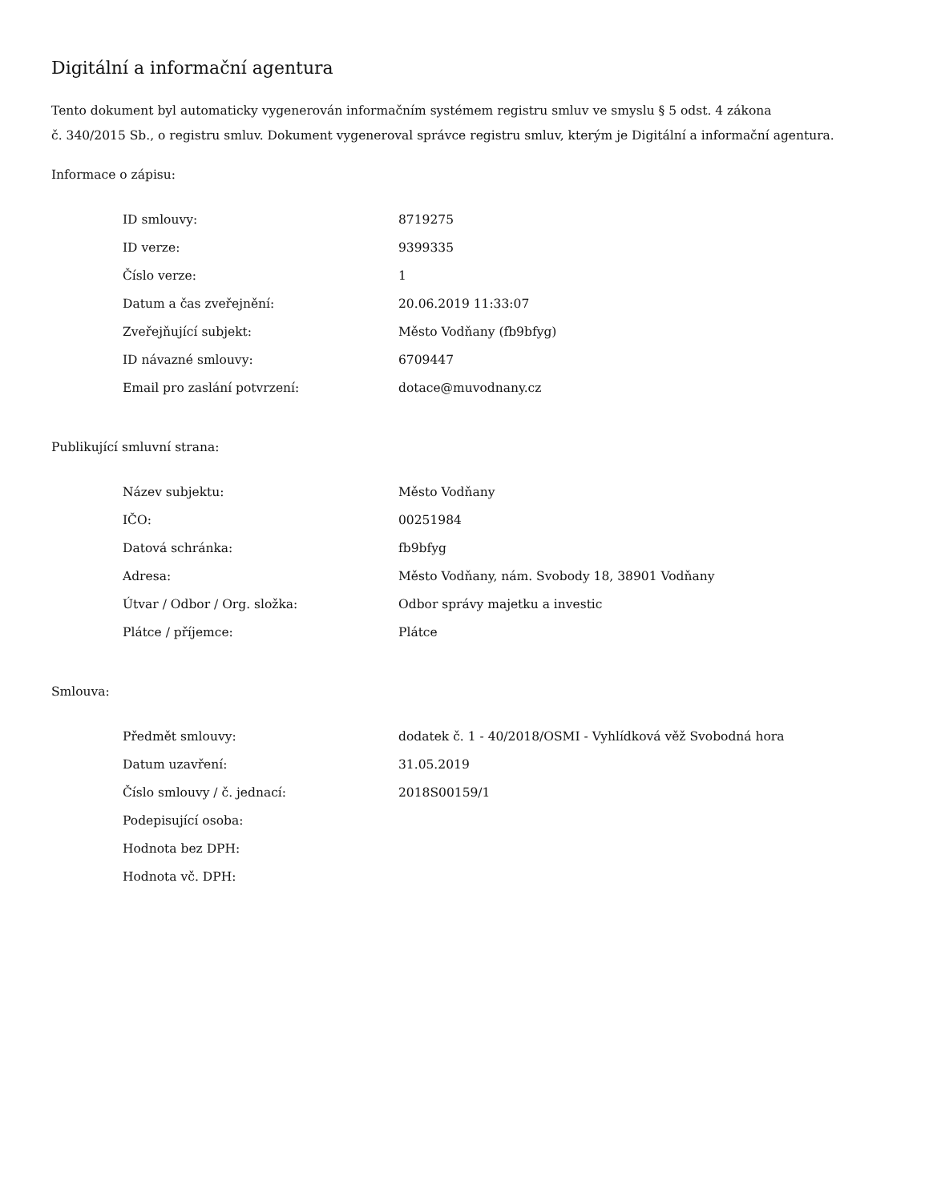Digitální a informační agentura
Tento dokument byl automaticky vygenerován informačním systémem registru smluv ve smyslu § 5 odst. 4 zákona
č. 340/2015 Sb., o registru smluv. Dokument vygeneroval správce registru smluv, kterým je Digitální a informační agentura.
Informace o zápisu:
| ID smlouvy: | 8719275 |
| ID verze: | 9399335 |
| Číslo verze: | 1 |
| Datum a čas zveřejnění: | 20.06.2019 11:33:07 |
| Zveřejňující subjekt: | Město Vodňany (fb9bfyg) |
| ID návazné smlouvy: | 6709447 |
| Email pro zaslání potvrzení: | dotace@muvodnany.cz |
Publikující smluvní strana:
| Název subjektu: | Město Vodňany |
| IČO: | 00251984 |
| Datová schránka: | fb9bfyg |
| Adresa: | Město Vodňany, nám. Svobody 18, 38901 Vodňany |
| Útvar / Odbor / Org. složka: | Odbor správy majetku a investic |
| Plátce / příjemce: | Plátce |
Smlouva:
| Předmět smlouvy: | dodatek č. 1 - 40/2018/OSMI - Vyhlídková věž Svobodná hora |
| Datum uzavření: | 31.05.2019 |
| Číslo smlouvy / č. jednací: | 2018S00159/1 |
| Podepisující osoba: | |
| Hodnota bez DPH: | |
| Hodnota vč. DPH: | |